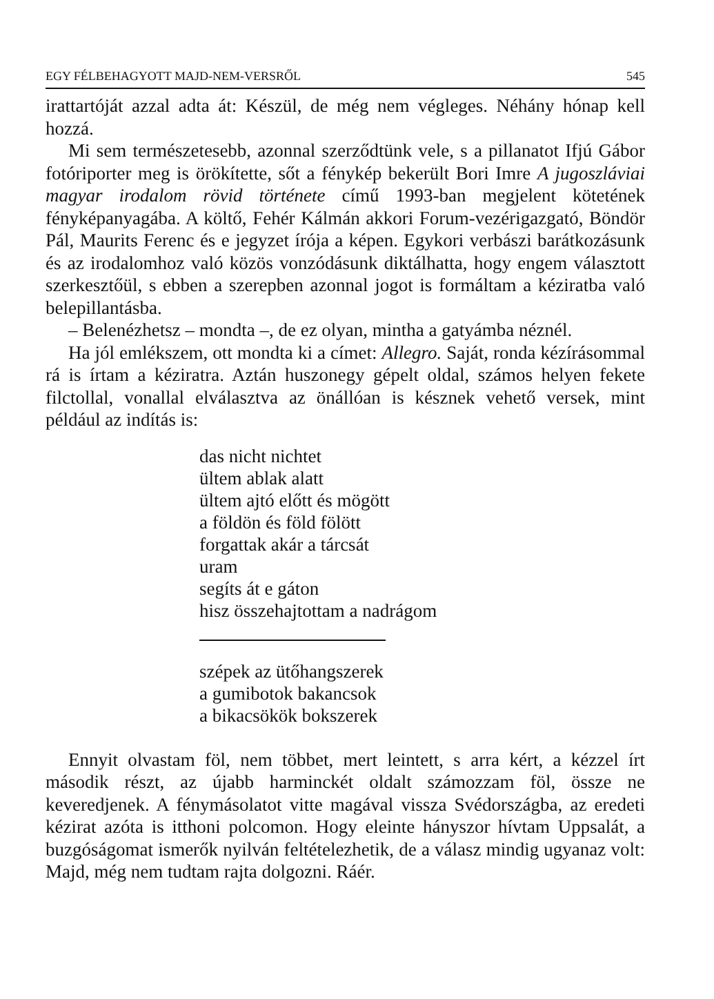EGY FÉLBEHAGYOTT MAJD-NEM-VERSRŐL 545
irattartóját azzal adta át: Készül, de még nem végleges. Néhány hónap kell hozzá.
Mi sem természetesebb, azonnal szerződtünk vele, s a pillanatot Ifjú Gábor fotóriporter meg is örökítette, sőt a fénykép bekerült Bori Imre A jugoszláviai magyar irodalom rövid története című 1993-ban megjelent kötetének fényképanyagába. A költő, Fehér Kálmán akkori Forum-vezérigazgató, Böndör Pál, Maurits Ferenc és e jegyzet írója a képen. Egykori verbászi barátkozásunk és az irodalomhoz való közös vonzódásunk diktálhatta, hogy engem választott szerkesztőül, s ebben a szerepben azonnal jogot is formáltam a kéziratba való belepillantásba.
– Belenézhetsz – mondta –, de ez olyan, mintha a gatyámba néznél.
Ha jól emlékszem, ott mondta ki a címet: Allegro. Saját, ronda kézírásommal rá is írtam a kéziratra. Aztán huszonegy gépelt oldal, számos helyen fekete filctollal, vonallal elválasztva az önállóan is késznek vehető versek, mint például az indítás is:
das nicht nichtet
ültem ablak alatt
ültem ajtó előtt és mögött
a földön és föld fölött
forgattak akár a tárcsát
uram
segíts át e gáton
hisz összehajtottam a nadrágom
szépek az ütőhangszerek
a gumibotok bakancsok
a bikacsökök bokszerek
Ennyit olvastam föl, nem többet, mert leintett, s arra kért, a kézzel írt második részt, az újabb harminckét oldalt számozzam föl, össze ne keveredjenek. A fénymásolatot vitte magával vissza Svédországba, az eredeti kézirat azóta is itthoni polcomon. Hogy eleinte hányszor hívtam Uppsalát, a buzgóságomat ismerők nyilván feltételezhetik, de a válasz mindig ugyanaz volt: Majd, még nem tudtam rajta dolgozni. Ráér.